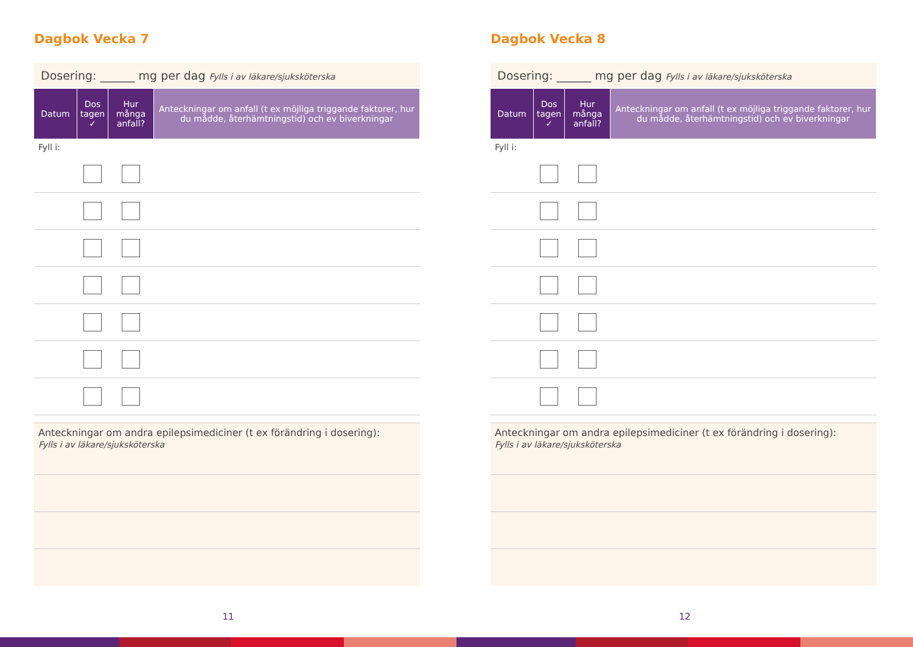Dagbok Vecka 7
Dosering: ______ mg per dag Fylls i av läkare/sjuksköterska
| Datum | Dos tagen ✓ | Hur många anfall? | Anteckningar om anfall (t ex möjliga triggande faktorer, hur du mådde, återhämtningstid) och ev biverkningar |
| --- | --- | --- | --- |
| Fyll i: | | | |
Anteckningar om andra epilepsimediciner (t ex förändring i dosering):
Fylls i av läkare/sjuksköterska
11
Dagbok Vecka 8
Dosering: ______ mg per dag Fylls i av läkare/sjuksköterska
| Datum | Dos tagen ✓ | Hur många anfall? | Anteckningar om anfall (t ex möjliga triggande faktorer, hur du mådde, återhämtningstid) och ev biverkningar |
| --- | --- | --- | --- |
| Fyll i: | | | |
Anteckningar om andra epilepsimediciner (t ex förändring i dosering):
Fylls i av läkare/sjuksköterska
12